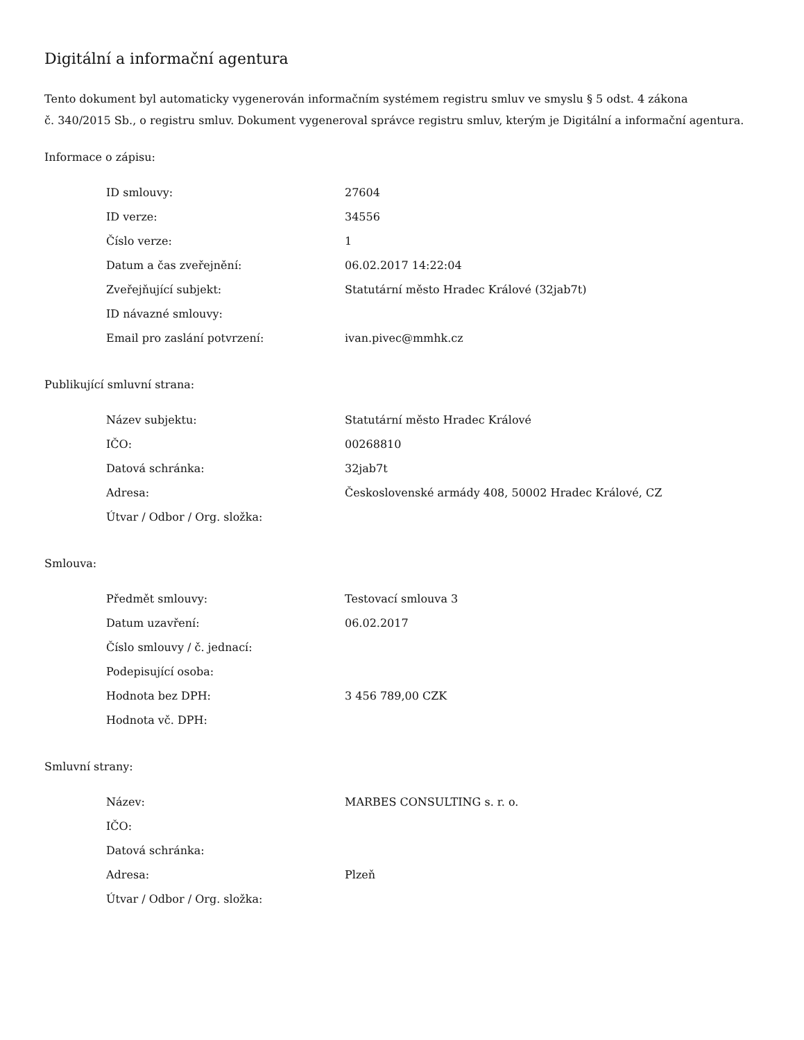Digitální a informační agentura
Tento dokument byl automaticky vygenerován informačním systémem registru smluv ve smyslu § 5 odst. 4 zákona
č. 340/2015 Sb., o registru smluv. Dokument vygeneroval správce registru smluv, kterým je Digitální a informační agentura.
Informace o zápisu:
| ID smlouvy: | 27604 |
| ID verze: | 34556 |
| Číslo verze: | 1 |
| Datum a čas zveřejnění: | 06.02.2017 14:22:04 |
| Zveřejňující subjekt: | Statutární město Hradec Králové (32jab7t) |
| ID návazné smlouvy: | |
| Email pro zaslání potvrzení: | ivan.pivec@mmhk.cz |
Publikující smluvní strana:
| Název subjektu: | Statutární město Hradec Králové |
| IČO: | 00268810 |
| Datová schránka: | 32jab7t |
| Adresa: | Československé armády 408, 50002 Hradec Králové, CZ |
| Útvar / Odbor / Org. složka: | |
Smlouva:
| Předmět smlouvy: | Testovací smlouva 3 |
| Datum uzavření: | 06.02.2017 |
| Číslo smlouvy / č. jednací: | |
| Podepisující osoba: | |
| Hodnota bez DPH: | 3 456 789,00 CZK |
| Hodnota vč. DPH: | |
Smluvní strany:
| Název: | MARBES CONSULTING s. r. o. |
| IČO: | |
| Datová schránka: | |
| Adresa: | Plzeň |
| Útvar / Odbor / Org. složka: | |